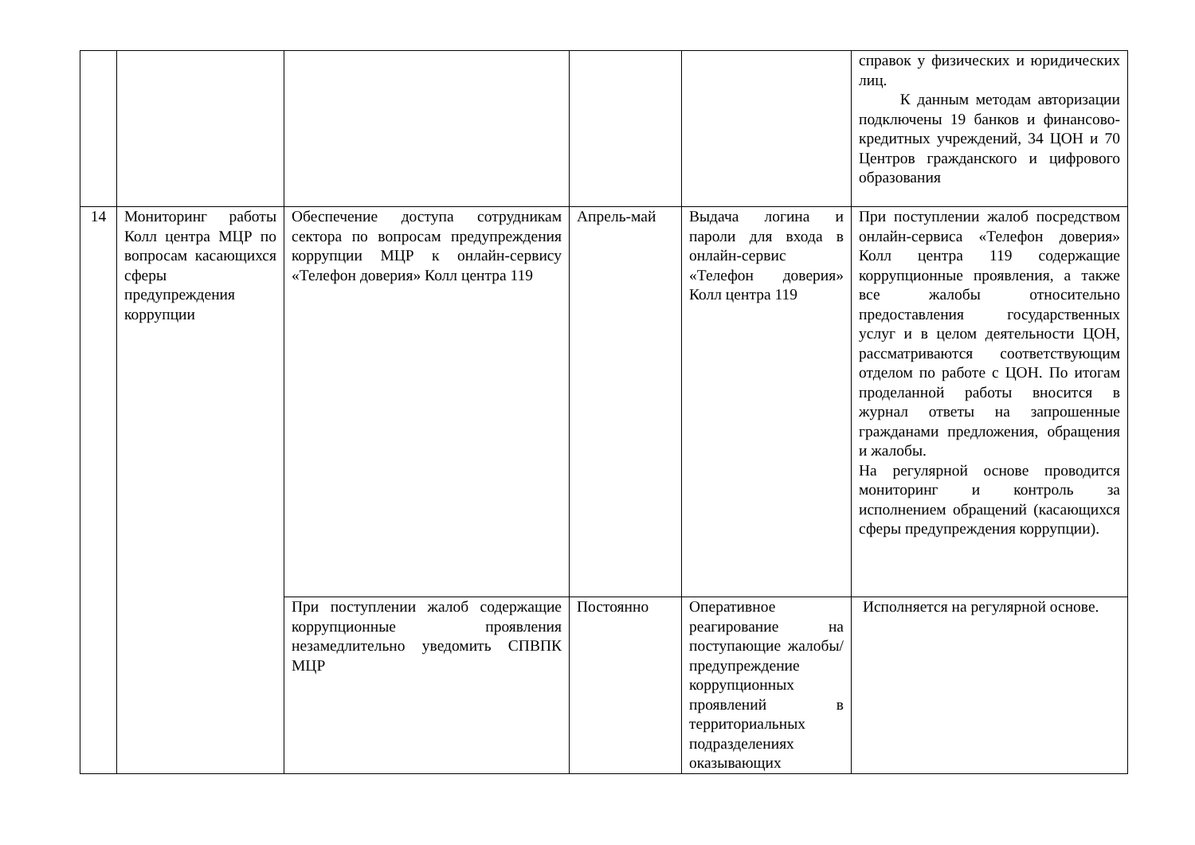| | | | | | справок у физических и юридических лиц. К данным методам авторизации подключены 19 банков и финансово-кредитных учреждений, 34 ЦОН и 70 Центров гражданского и цифрового образования |
| 14 | Мониторинг работы Колл центра МЦР по вопросам касающихся сферы предупреждения коррупции | Обеспечение доступа сотрудникам сектора по вопросам предупреждения коррупции МЦР к онлайн-сервису «Телефон доверия» Колл центра 119 | Апрель-май | Выдача логина и пароли для входа в онлайн-сервис «Телефон доверия» Колл центра 119 | При поступлении жалоб посредством онлайн-сервиса «Телефон доверия» Колл центра 119 содержащие коррупционные проявления, а также все жалобы относительно предоставления государственных услуг и в целом деятельности ЦОН, рассматриваются соответствующим отделом по работе с ЦОН. По итогам проделанной работы вносится в журнал ответы на запрошенные гражданами предложения, обращения и жалобы. На регулярной основе проводится мониторинг и контроль за исполнением обращений (касающихся сферы предупреждения коррупции). |
| | | При поступлении жалоб содержащие коррупционные проявления незамедлительно уведомить СПВПК МЦР | Постоянно | Оперативное реагирование на поступающие жалобы/предупреждение коррупционных проявлений в территориальных подразделениях оказывающих | Исполняется на регулярной основе. |